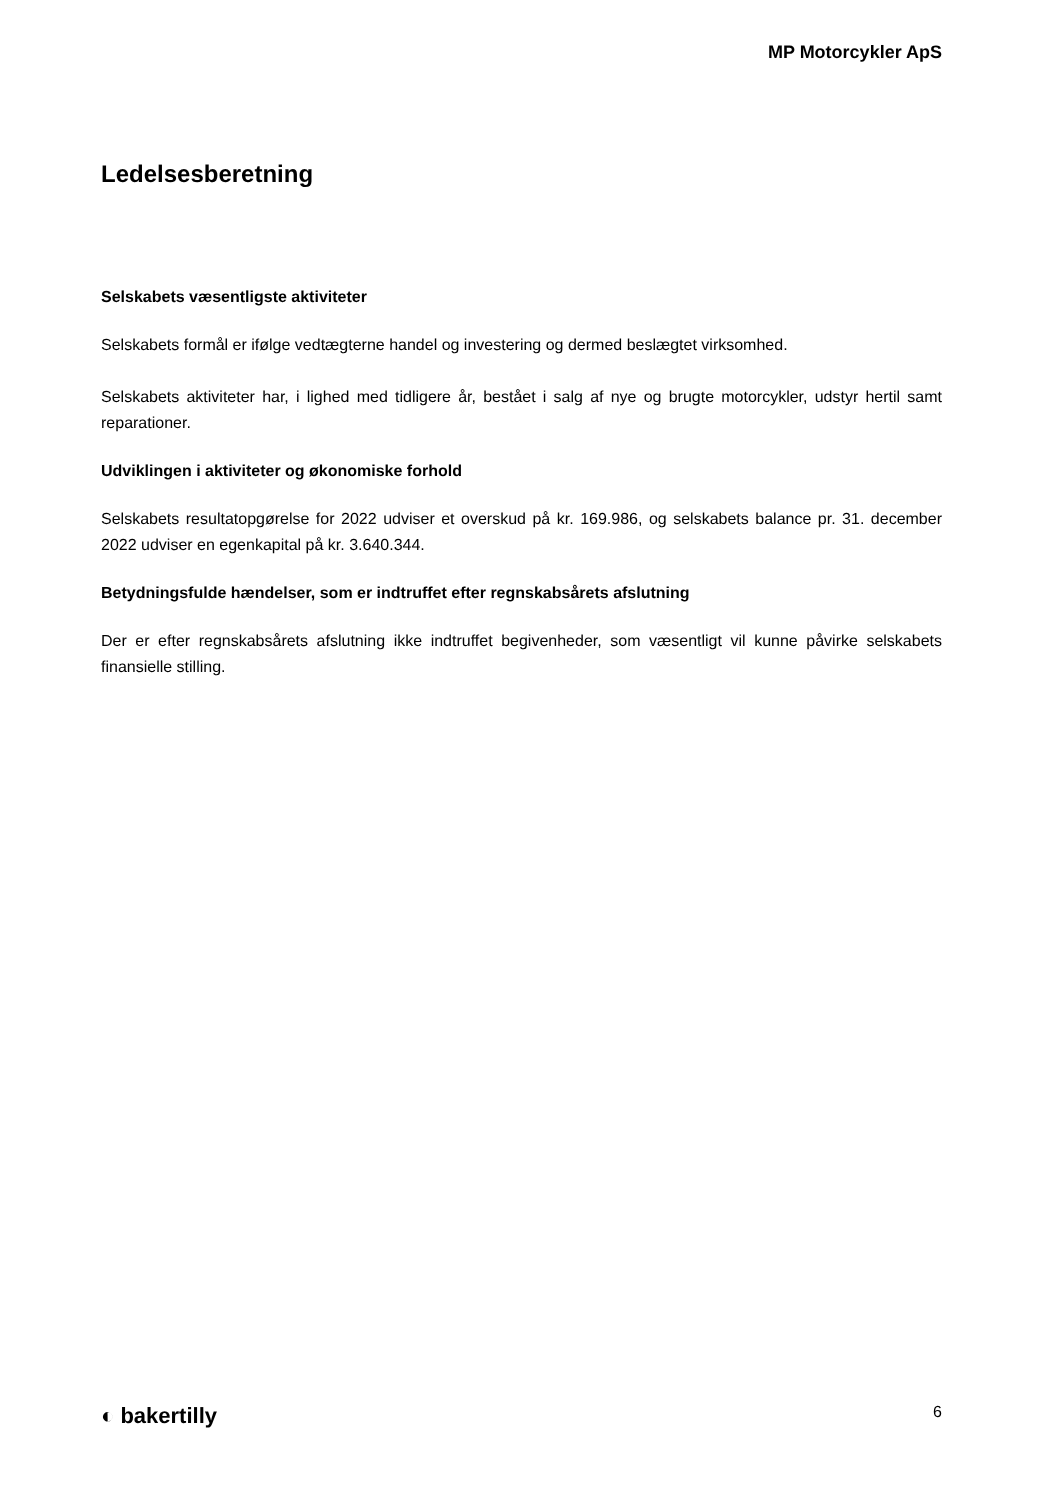MP Motorcykler ApS
Ledelsesberetning
Selskabets væsentligste aktiviteter
Selskabets formål er ifølge vedtægterne handel og investering og dermed beslægtet virksomhed.
Selskabets aktiviteter har, i lighed med tidligere år, bestået i salg af nye og brugte motorcykler, udstyr hertil samt reparationer.
Udviklingen i aktiviteter og økonomiske forhold
Selskabets resultatopgørelse for 2022 udviser et overskud på kr. 169.986, og selskabets balance pr. 31. december 2022 udviser en egenkapital på kr. 3.640.344.
Betydningsfulde hændelser, som er indtruffet efter regnskabsårets afslutning
Der er efter regnskabsårets afslutning ikke indtruffet begivenheder, som væsentligt vil kunne påvirke selskabets finansielle stilling.
◐ bakertilly 6